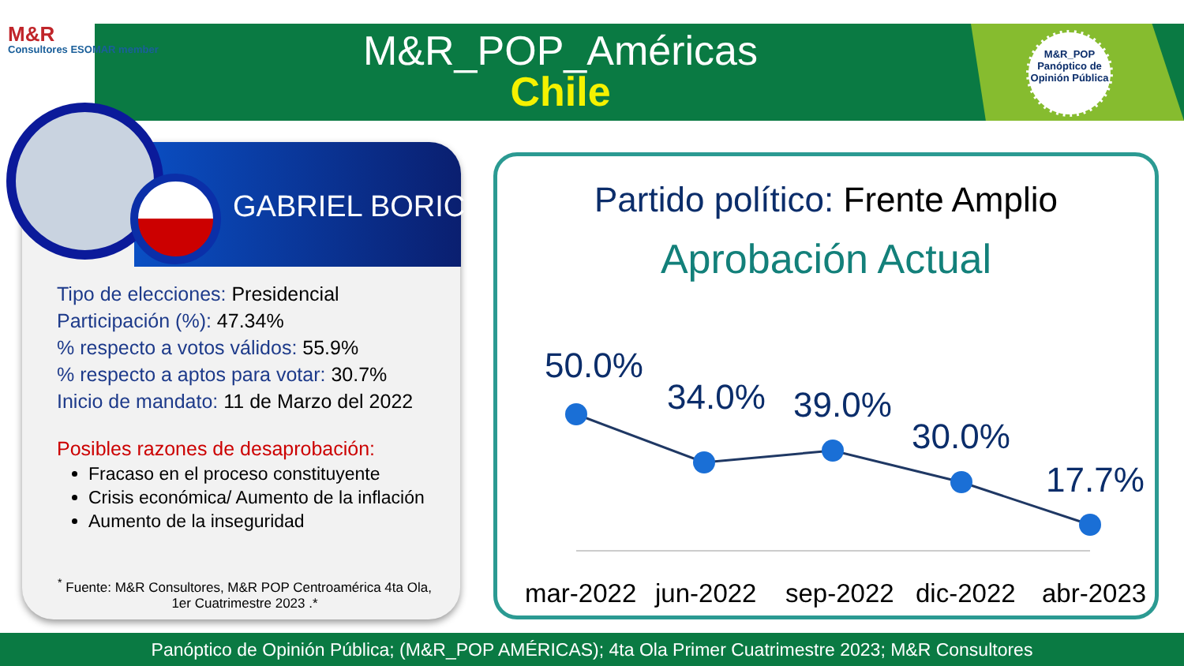M&R
Consultores ESOMAR member
M&R_POP_Américas
Chile
M&R_POP
Panóptico de Opinión Pública
GABRIEL BORIC
Tipo de elecciones: Presidencial
Participación (%): 47.34%
% respecto a votos válidos: 55.9%
% respecto a aptos para votar: 30.7%
Inicio de mandato: 11 de Marzo del 2022
Posibles razones de desaprobación:
Fracaso en el proceso constituyente
Crisis económica/ Aumento de la inflación
Aumento de la inseguridad
<sup>*</sup> Fuente: M&R Consultores, M&R POP Centroamérica 4ta Ola, 1er Cuatrimestre 2023 .*
Partido político: Frente Amplio
Aprobación Actual
50.0%
34.0% 39.0%
30.0%
17.7%
mar-2022 jun-2022 sep-2022 dic-2022 abr-2023
Panóptico de Opinión Pública; (M&R_POP AMÉRICAS); 4ta Ola Primer Cuatrimestre 2023; M&R Consultores